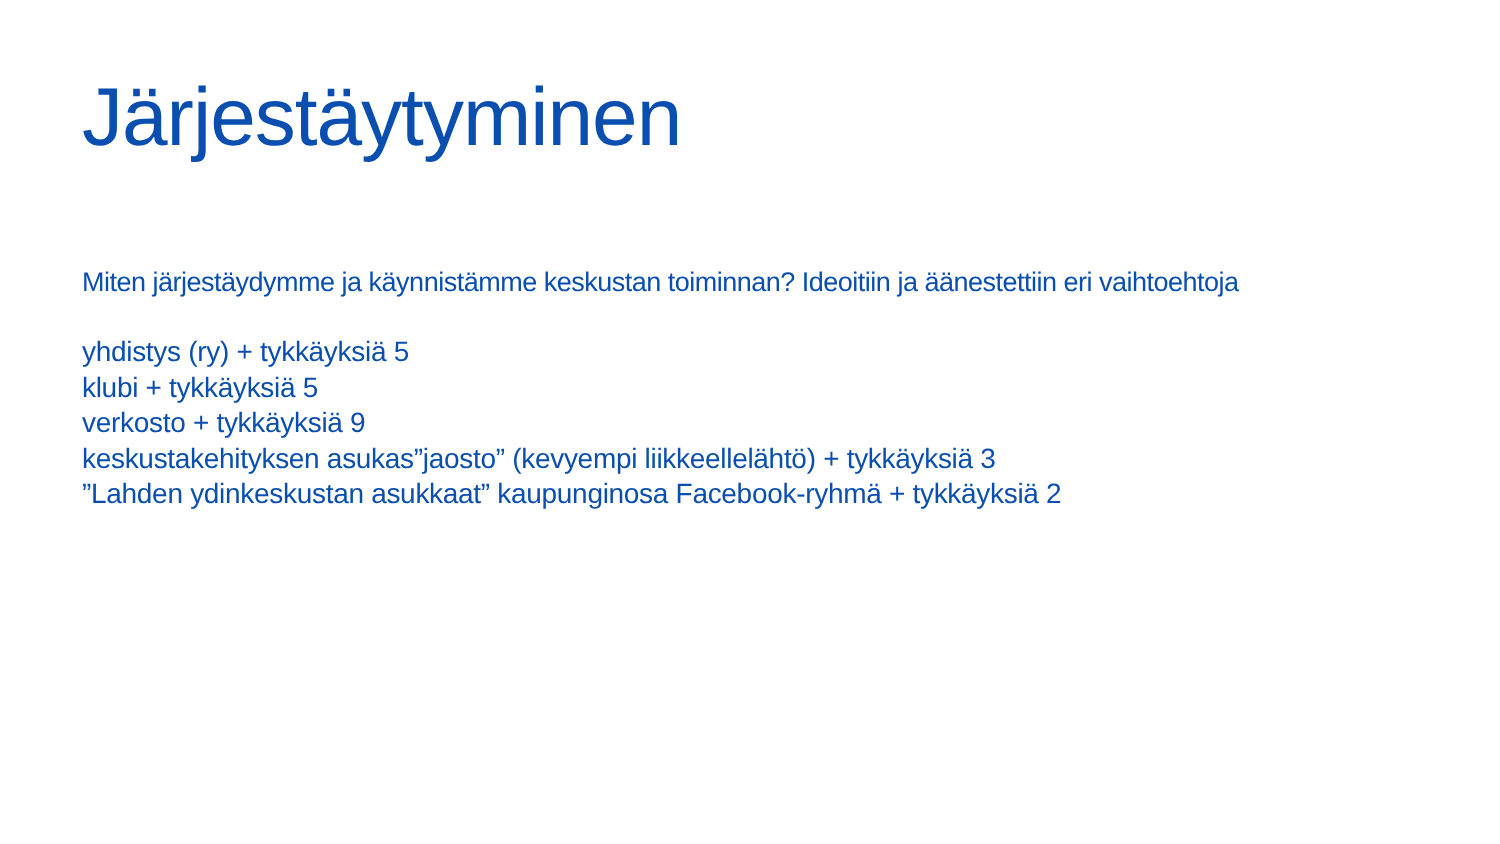Järjestäytyminen
Miten järjestäydymme ja käynnistämme keskustan toiminnan? Ideoitiin ja äänestettiin eri vaihtoehtoja
yhdistys (ry) + tykkäyksiä 5
klubi + tykkäyksiä 5
verkosto + tykkäyksiä 9
keskustakehityksen asukas”jaosto” (kevyempi liikkeellelähtö) + tykkäyksiä 3
”Lahden ydinkeskustan asukkaat” kaupunginosa Facebook-ryhmä + tykkäyksiä 2